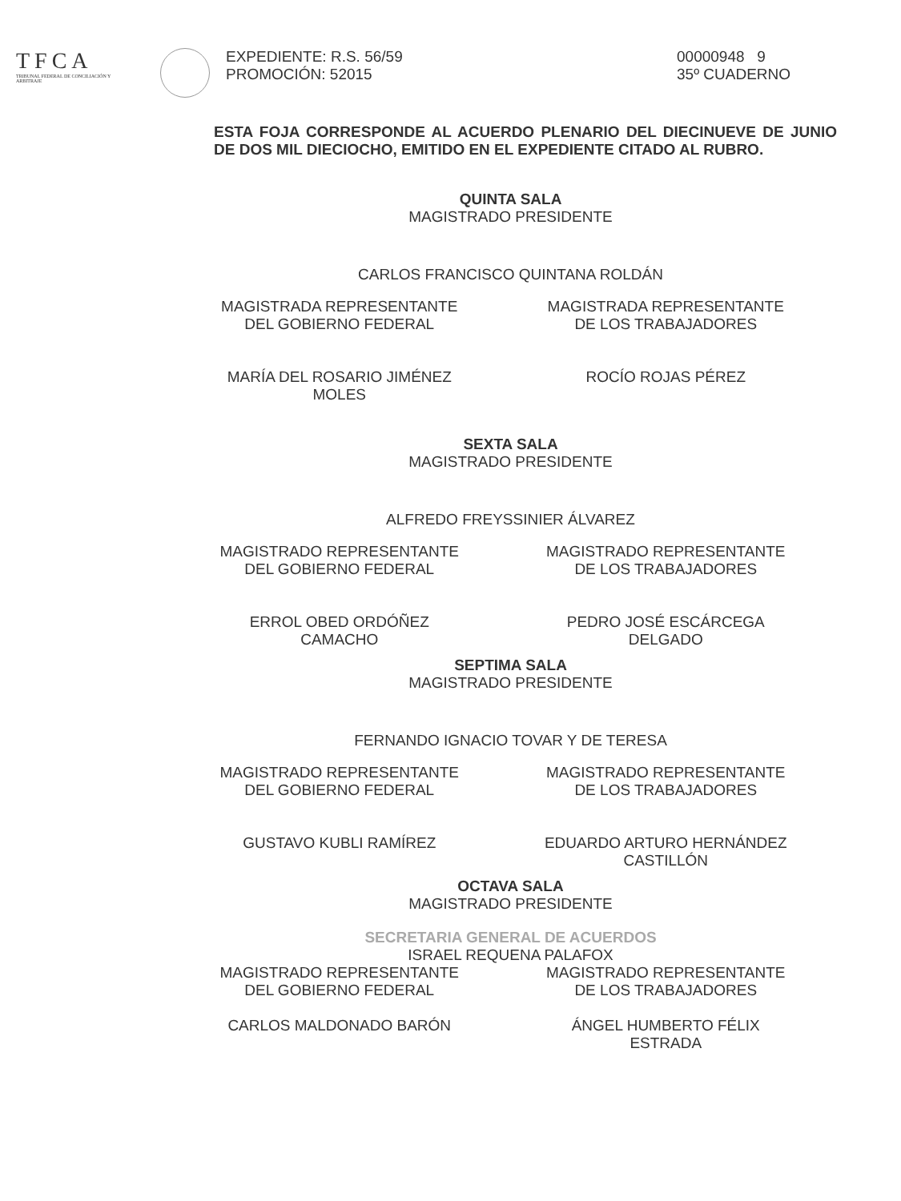TFCA
TRIBUNAL FEDERAL DE CONCILIACIÓN Y ARBITRAJE
EXPEDIENTE: R.S. 56/59
PROMOCIÓN: 52015
00000948 9
35º CUADERNO
ESTA FOJA CORRESPONDE AL ACUERDO PLENARIO DEL DIECINUEVE DE JUNIO DE DOS MIL DIECIOCHO, EMITIDO EN EL EXPEDIENTE CITADO AL RUBRO.
QUINTA SALA
MAGISTRADO PRESIDENTE
CARLOS FRANCISCO QUINTANA ROLDÁN
MAGISTRADA REPRESENTANTE
DEL GOBIERNO FEDERAL
MARÍA DEL ROSARIO JIMÉNEZ
MOLES
MAGISTRADA REPRESENTANTE
DE LOS TRABAJADORES
ROCÍO ROJAS PÉREZ
SEXTA SALA
MAGISTRADO PRESIDENTE
ALFREDO FREYSSINIER ÁLVAREZ
MAGISTRADO REPRESENTANTE
DEL GOBIERNO FEDERAL
ERROL OBED ORDÓÑEZ
CAMACHO
MAGISTRADO REPRESENTANTE
DE LOS TRABAJADORES
PEDRO JOSÉ ESCÁRCEGA
DELGADO
SEPTIMA SALA
MAGISTRADO PRESIDENTE
FERNANDO IGNACIO TOVAR Y DE TERESA
MAGISTRADO REPRESENTANTE
DEL GOBIERNO FEDERAL
GUSTAVO KUBLI RAMÍREZ
MAGISTRADO REPRESENTANTE
DE LOS TRABAJADORES
EDUARDO ARTURO HERNÁNDEZ
CASTILLÓN
OCTAVA SALA
MAGISTRADO PRESIDENTE
SECRETARIA GENERAL DE ACUERDOS
ISRAEL REQUENA PALAFOX
MAGISTRADO REPRESENTANTE
DEL GOBIERNO FEDERAL
CARLOS MALDONADO BARÓN
MAGISTRADO REPRESENTANTE
DE LOS TRABAJADORES
ÁNGEL HUMBERTO FÉLIX
ESTRADA